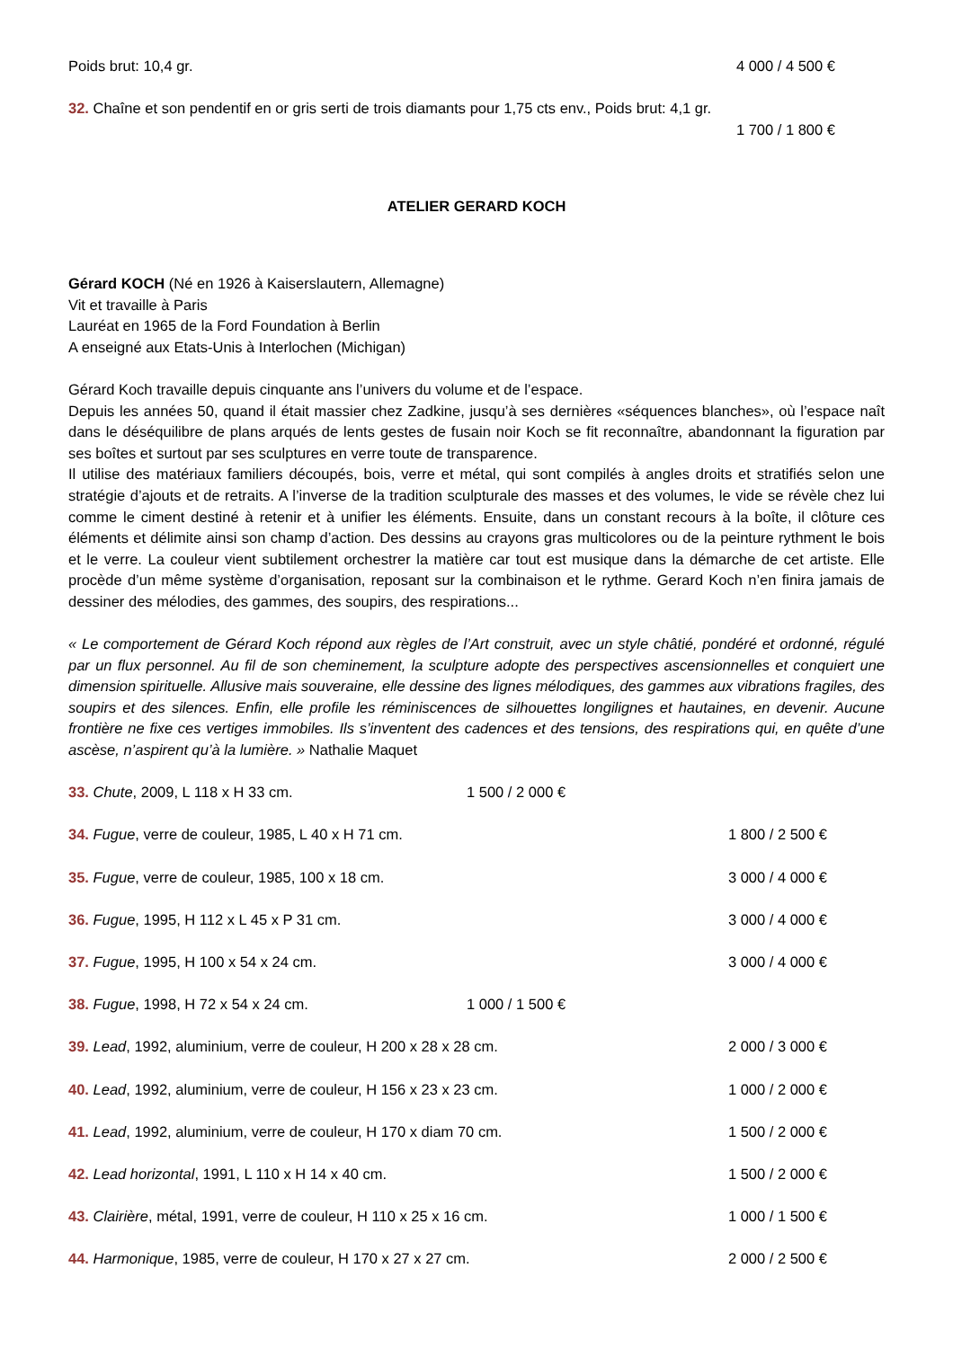Poids brut: 10,4 gr. 4 000 / 4 500 €
32. Chaîne et son pendentif en or gris serti de trois diamants pour 1,75 cts env., Poids brut: 4,1 gr.
1 700 / 1 800 €
ATELIER GERARD KOCH
Gérard KOCH (Né en 1926 à Kaiserslautern, Allemagne)
Vit et travaille à Paris
Lauréat en 1965 de la Ford Foundation à Berlin
A enseigné aux Etats-Unis à Interlochen (Michigan)
Gérard Koch travaille depuis cinquante ans l’univers du volume et de l’espace.
Depuis les années 50, quand il était massier chez Zadkine, jusqu’à ses dernières «séquences blanches», où l’espace naît dans le déséquilibre de plans arqués de lents gestes de fusain noir Koch se fit reconnaître, abandonnant la figuration par ses boîtes et surtout par ses sculptures en verre toute de transparence.
Il utilise des matériaux familiers découpés, bois, verre et métal, qui sont compilés à angles droits et stratifiés selon une stratégie d’ajouts et de retraits. A l’inverse de la tradition sculpturale des masses et des volumes, le vide se révèle chez lui comme le ciment destiné à retenir et à unifier les éléments. Ensuite, dans un constant recours à la boîte, il clôture ces éléments et délimite ainsi son champ d’action. Des dessins au crayons gras multicolores ou de la peinture rythment le bois et le verre. La couleur vient subtilement orchestrer la matière car tout est musique dans la démarche de cet artiste. Elle procède d’un même système d’organisation, reposant sur la combinaison et le rythme. Gerard Koch n’en finira jamais de dessiner des mélodies, des gammes, des soupirs, des respirations...
« Le comportement de Gérard Koch répond aux règles de l’Art construit, avec un style châtié, pondéré et ordonné, régulé par un flux personnel. Au fil de son cheminement, la sculpture adopte des perspectives ascensionnelles et conquiert une dimension spirituelle. Allusive mais souveraine, elle dessine des lignes mélodiques, des gammes aux vibrations fragiles, des soupirs et des silences. Enfin, elle profile les réminiscences de silhouettes longilignes et hautaines, en devenir. Aucune frontière ne fixe ces vertiges immobiles. Ils s’inventent des cadences et des tensions, des respirations qui, en quête d’une ascèse, n’aspirent qu’à la lumière. » Nathalie Maquet
33. Chute, 2009, L 118 x H 33 cm. 1 500 / 2 000 €
34. Fugue, verre de couleur, 1985, L 40 x H 71 cm. 1 800 / 2 500 €
35. Fugue, verre de couleur, 1985, 100 x 18 cm. 3 000 / 4 000 €
36. Fugue, 1995, H 112 x L 45 x P 31 cm. 3 000 / 4 000 €
37. Fugue, 1995, H 100 x 54 x 24 cm. 3 000 / 4 000 €
38. Fugue, 1998, H 72 x 54 x 24 cm. 1 000 / 1 500 €
39. Lead, 1992, aluminium, verre de couleur, H 200 x 28 x 28 cm. 2 000 / 3 000 €
40. Lead, 1992, aluminium, verre de couleur, H 156 x 23 x 23 cm. 1 000 / 2 000 €
41. Lead, 1992, aluminium, verre de couleur, H 170 x diam 70 cm. 1 500 / 2 000 €
42. Lead horizontal, 1991, L 110 x H 14 x 40 cm. 1 500 / 2 000 €
43. Clairière, métal, 1991, verre de couleur, H 110 x 25 x 16 cm. 1 000 / 1 500 €
44. Harmonique, 1985, verre de couleur, H 170 x 27 x 27 cm. 2 000 / 2 500 €